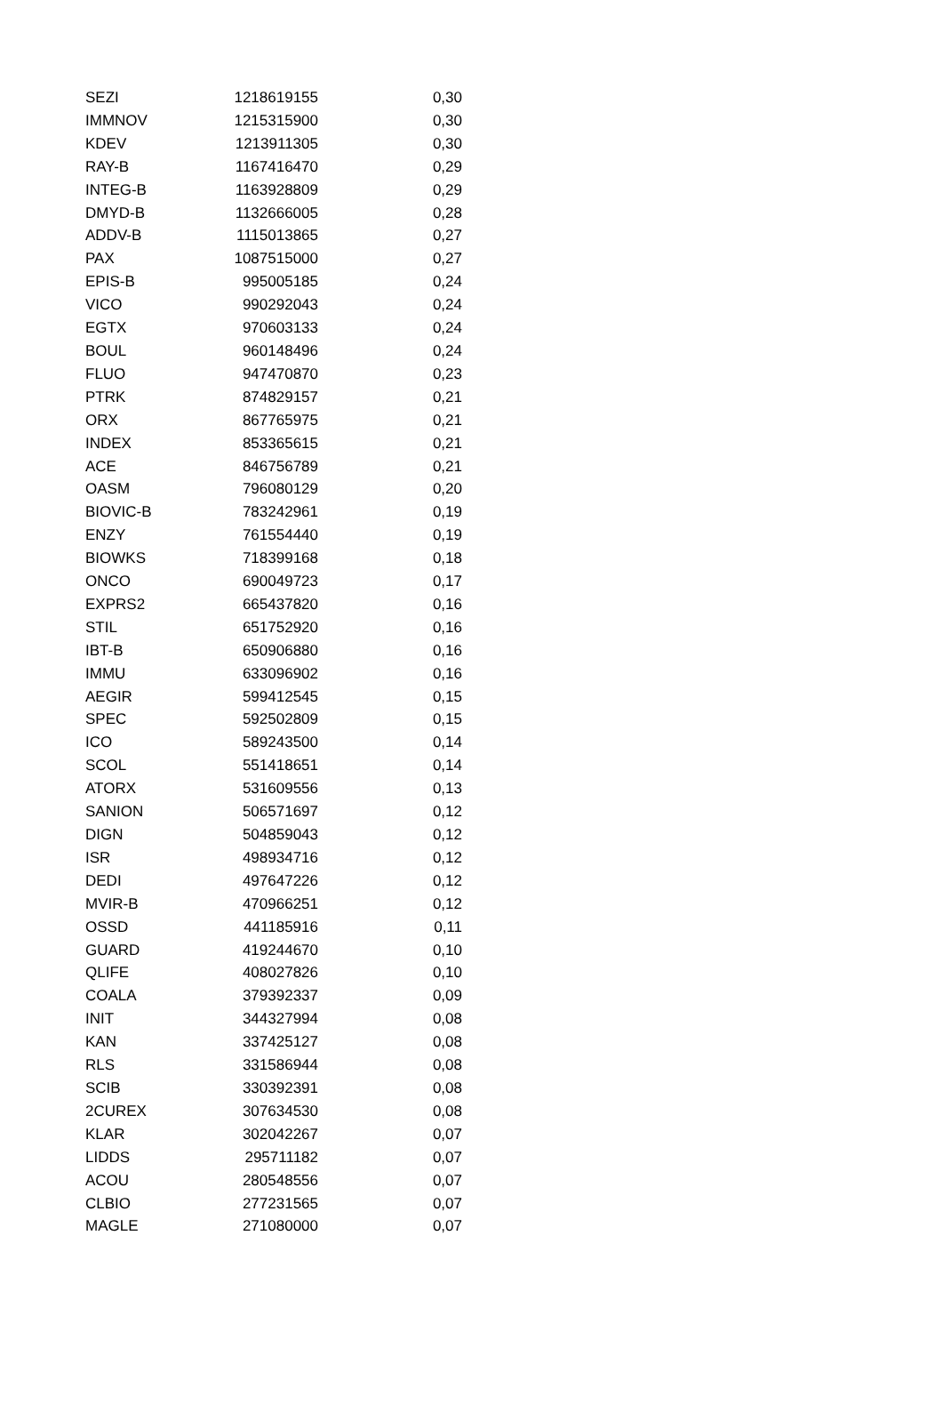| SEZI | 1218619155 | 0,30 |
| IMMNOV | 1215315900 | 0,30 |
| KDEV | 1213911305 | 0,30 |
| RAY-B | 1167416470 | 0,29 |
| INTEG-B | 1163928809 | 0,29 |
| DMYD-B | 1132666005 | 0,28 |
| ADDV-B | 1115013865 | 0,27 |
| PAX | 1087515000 | 0,27 |
| EPIS-B | 995005185 | 0,24 |
| VICO | 990292043 | 0,24 |
| EGTX | 970603133 | 0,24 |
| BOUL | 960148496 | 0,24 |
| FLUO | 947470870 | 0,23 |
| PTRK | 874829157 | 0,21 |
| ORX | 867765975 | 0,21 |
| INDEX | 853365615 | 0,21 |
| ACE | 846756789 | 0,21 |
| OASM | 796080129 | 0,20 |
| BIOVIC-B | 783242961 | 0,19 |
| ENZY | 761554440 | 0,19 |
| BIOWKS | 718399168 | 0,18 |
| ONCO | 690049723 | 0,17 |
| EXPRS2 | 665437820 | 0,16 |
| STIL | 651752920 | 0,16 |
| IBT-B | 650906880 | 0,16 |
| IMMU | 633096902 | 0,16 |
| AEGIR | 599412545 | 0,15 |
| SPEC | 592502809 | 0,15 |
| ICO | 589243500 | 0,14 |
| SCOL | 551418651 | 0,14 |
| ATORX | 531609556 | 0,13 |
| SANION | 506571697 | 0,12 |
| DIGN | 504859043 | 0,12 |
| ISR | 498934716 | 0,12 |
| DEDI | 497647226 | 0,12 |
| MVIR-B | 470966251 | 0,12 |
| OSSD | 441185916 | 0,11 |
| GUARD | 419244670 | 0,10 |
| QLIFE | 408027826 | 0,10 |
| COALA | 379392337 | 0,09 |
| INIT | 344327994 | 0,08 |
| KAN | 337425127 | 0,08 |
| RLS | 331586944 | 0,08 |
| SCIB | 330392391 | 0,08 |
| 2CUREX | 307634530 | 0,08 |
| KLAR | 302042267 | 0,07 |
| LIDDS | 295711182 | 0,07 |
| ACOU | 280548556 | 0,07 |
| CLBIO | 277231565 | 0,07 |
| MAGLE | 271080000 | 0,07 |